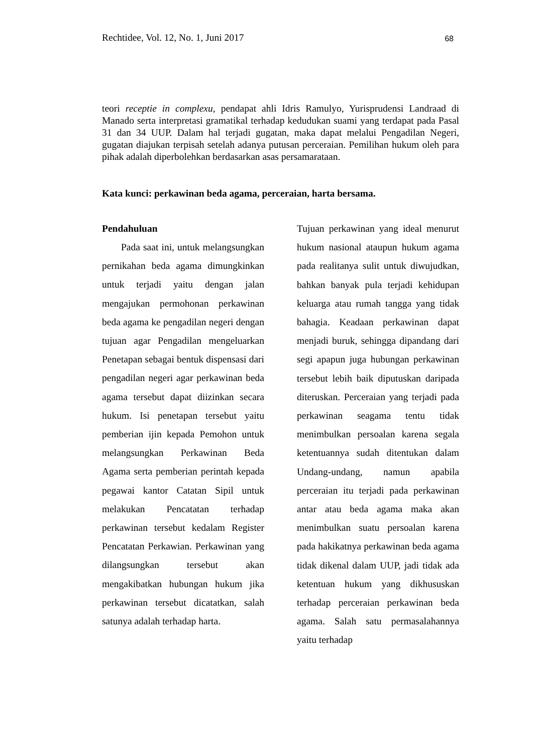Rechtidee, Vol. 12, No. 1, Juni 2017 68
teori receptie in complexu, pendapat ahli Idris Ramulyo, Yurisprudensi Landraad di Manado serta interpretasi gramatikal terhadap kedudukan suami yang terdapat pada Pasal 31 dan 34 UUP. Dalam hal terjadi gugatan, maka dapat melalui Pengadilan Negeri, gugatan diajukan terpisah setelah adanya putusan perceraian. Pemilihan hukum oleh para pihak adalah diperbolehkan berdasarkan asas persamarataan.
Kata kunci: perkawinan beda agama, perceraian, harta bersama.
Pendahuluan
Pada saat ini, untuk melangsungkan pernikahan beda agama dimungkinkan untuk terjadi yaitu dengan jalan mengajukan permohonan perkawinan beda agama ke pengadilan negeri dengan tujuan agar Pengadilan mengeluarkan Penetapan sebagai bentuk dispensasi dari pengadilan negeri agar perkawinan beda agama tersebut dapat diizinkan secara hukum. Isi penetapan tersebut yaitu pemberian ijin kepada Pemohon untuk melangsungkan Perkawinan Beda Agama serta pemberian perintah kepada pegawai kantor Catatan Sipil untuk melakukan Pencatatan terhadap perkawinan tersebut kedalam Register Pencatatan Perkawian. Perkawinan yang dilangsungkan tersebut akan mengakibatkan hubungan hukum jika perkawinan tersebut dicatatkan, salah satunya adalah terhadap harta.
Tujuan perkawinan yang ideal menurut hukum nasional ataupun hukum agama pada realitanya sulit untuk diwujudkan, bahkan banyak pula terjadi kehidupan keluarga atau rumah tangga yang tidak bahagia. Keadaan perkawinan dapat menjadi buruk, sehingga dipandang dari segi apapun juga hubungan perkawinan tersebut lebih baik diputuskan daripada diteruskan. Perceraian yang terjadi pada perkawinan seagama tentu tidak menimbulkan persoalan karena segala ketentuannya sudah ditentukan dalam Undang-undang, namun apabila perceraian itu terjadi pada perkawinan antar atau beda agama maka akan menimbulkan suatu persoalan karena pada hakikatnya perkawinan beda agama tidak dikenal dalam UUP, jadi tidak ada ketentuan hukum yang dikhususkan terhadap perceraian perkawinan beda agama. Salah satu permasalahannya yaitu terhadap